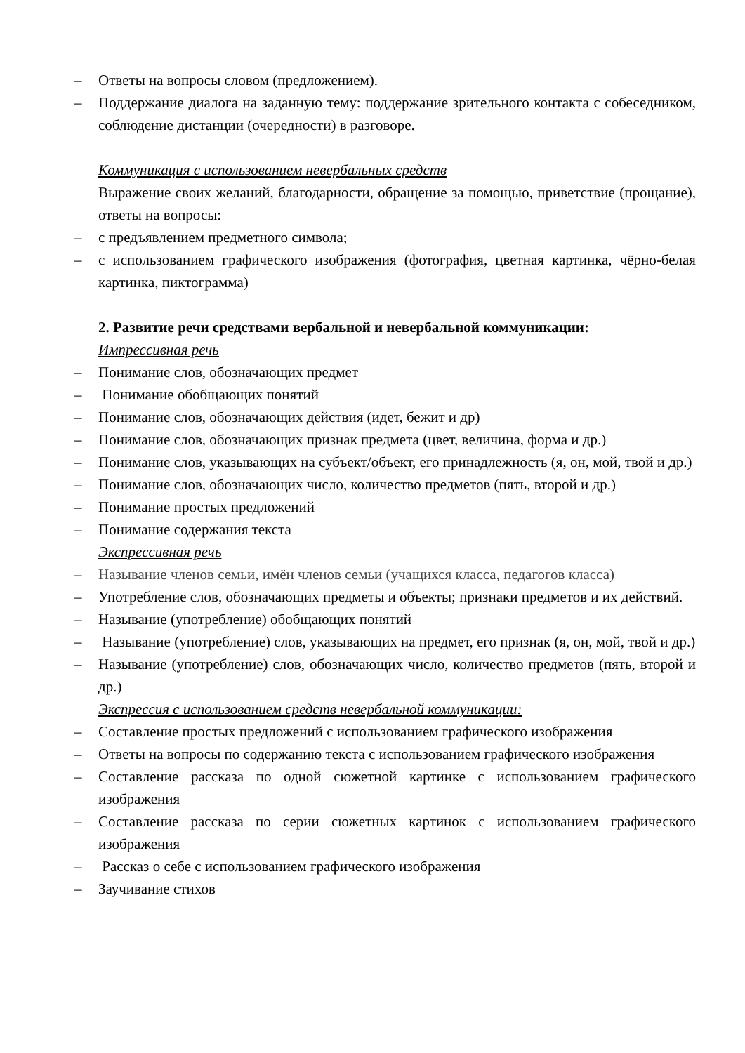– Ответы на вопросы словом (предложением).
– Поддержание диалога на заданную тему: поддержание зрительного контакта с собеседником, соблюдение дистанции (очередности) в разговоре.
Коммуникация с использованием невербальных средств
Выражение своих желаний, благодарности, обращение за помощью, приветствие (прощание), ответы на вопросы:
– с предъявлением предметного символа;
– с использованием графического изображения (фотография, цветная картинка, чёрно-белая картинка, пиктограмма)
2. Развитие речи средствами вербальной и невербальной коммуникации:
Импрессивная речь
– Понимание слов, обозначающих предмет
– Понимание обобщающих понятий
– Понимание слов, обозначающих действия (идет, бежит и др)
– Понимание слов, обозначающих признак предмета (цвет, величина, форма и др.)
– Понимание слов, указывающих на субъект/объект, его принадлежность (я, он, мой, твой и др.)
– Понимание слов, обозначающих число, количество предметов (пять, второй и др.)
– Понимание простых предложений
– Понимание содержания текста
Экспрессивная речь
– Называние членов семьи, имён членов семьи (учащихся класса, педагогов класса)
– Употребление слов, обозначающих предметы и объекты; признаки предметов и их действий.
– Называние (употребление) обобщающих понятий
– Называние (употребление) слов, указывающих на предмет, его признак (я, он, мой, твой и др.)
– Называние (употребление) слов, обозначающих число, количество предметов (пять, второй и др.)
Экспрессия с использованием средств невербальной коммуникации:
– Составление простых предложений с использованием графического изображения
– Ответы на вопросы по содержанию текста с использованием графического изображения
– Составление рассказа по одной сюжетной картинке с использованием графического изображения
– Составление рассказа по серии сюжетных картинок с использованием графического изображения
– Рассказ о себе с использованием графического изображения
– Заучивание стихов